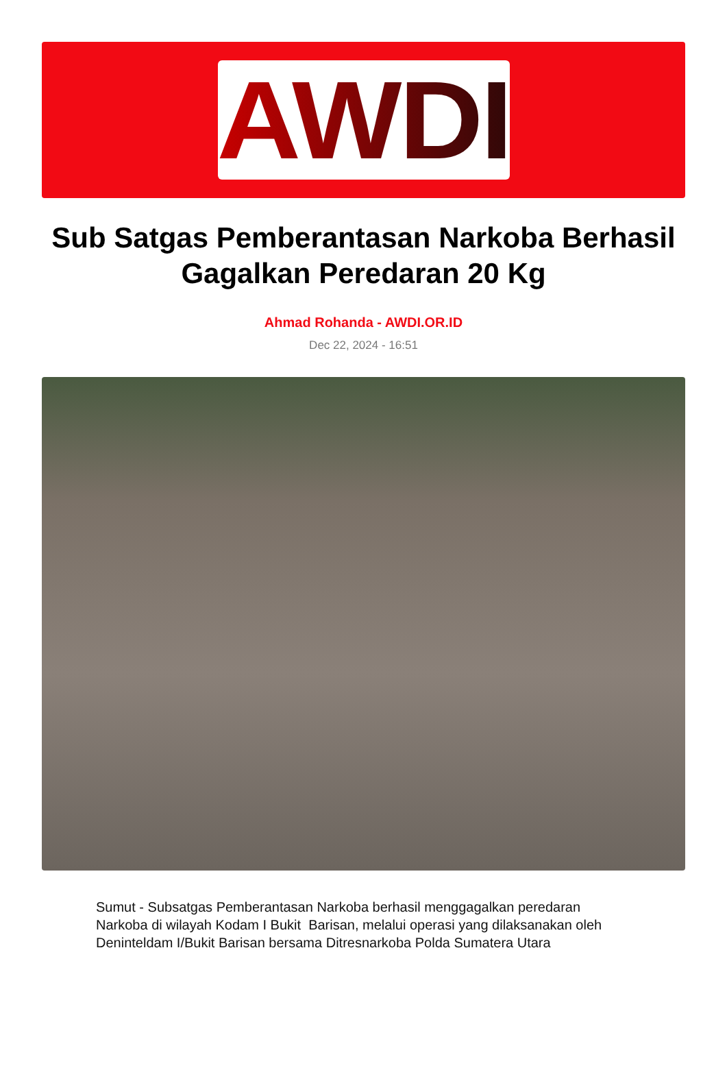AWDI
Sub Satgas Pemberantasan Narkoba Berhasil Gagalkan Peredaran 20 Kg
Ahmad Rohanda - AWDI.OR.ID
Dec 22, 2024 - 16:51
Sumut - Subsatgas Pemberantasan Narkoba berhasil menggagalkan peredaran Narkoba di wilayah Kodam I Bukit Barisan, melalui operasi yang dilaksanakan oleh Deninteldam I/Bukit Barisan bersama Ditresnarkoba Polda Sumatera Utara